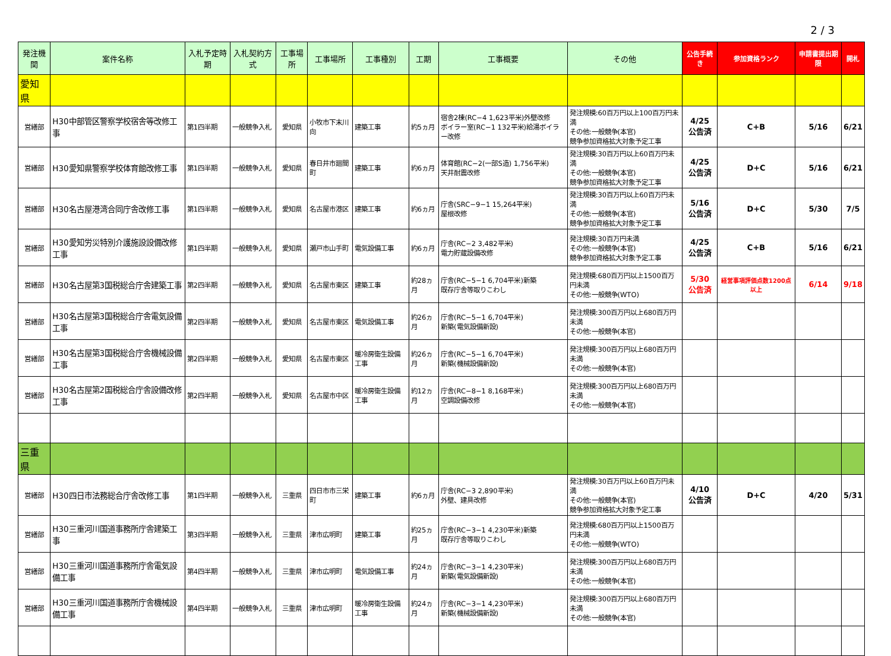2 / 3
| 発注機関 | 案件名称 | 入札予定時期 | 入札契約方式 | 工事場所 | 工事場所 | 工事種別 | 工期 | 工事概要 | その他 | 公告手続き | 参加資格ランク | 申請書提出期限 | 開札 |
| --- | --- | --- | --- | --- | --- | --- | --- | --- | --- | --- | --- | --- | --- |
| 愛知県 | | | | | | | | | | | | | |
| 営繕部 | H30中部管区警察学校宿舎等改修工事 | 第1四半期 | 一般競争入札 | 愛知県 | 小牧市下末川向 | 建築工事 | 約5ヵ月 | 宿舎2棟(RC−4 1,623平米)外壁改修 ボイラー室(RC−1 132平米)給湯ボイラー改修 | 発注規模:60百万円以上100百万円未満 その他:一般競争(本官) 競争参加資格拡大対象予定工事 | 4/25 公告済 | C+B | 5/16 | 6/21 |
| 営繕部 | H30愛知県警察学校体育館改修工事 | 第1四半期 | 一般競争入札 | 愛知県 | 春日井市廻間町 | 建築工事 | 約6ヵ月 | 体育館(RC−2(一部S造) 1,756平米) 天井耐震改修 | 発注規模:30百万円以上60百万円未満 その他:一般競争(本官) 競争参加資格拡大対象予定工事 | 4/25 公告済 | D+C | 5/16 | 6/21 |
| 営繕部 | H30名古屋港湾合同庁舎改修工事 | 第1四半期 | 一般競争入札 | 愛知県 | 名古屋市港区 | 建築工事 | 約6ヵ月 | 庁舎(SRC−9−1 15,264平米) 屋根改修 | 発注規模:30百万円以上60百万円未満 その他:一般競争(本官) 競争参加資格拡大対象予定工事 | 5/16 公告済 | D+C | 5/30 | 7/5 |
| 営繕部 | H30愛知労災特別介護施設設備改修工事 | 第1四半期 | 一般競争入札 | 愛知県 | 瀬戸市山手町 | 電気設備工事 | 約6ヵ月 | 庁舎(RC−2 3,482平米) 電力貯蔵設備改修 | 発注規模:30百万円未満 その他:一般競争(本官) 競争参加資格拡大対象予定工事 | 4/25 公告済 | C+B | 5/16 | 6/21 |
| 営繕部 | H30名古屋第3国税総合庁舎建築工事 | 第2四半期 | 一般競争入札 | 愛知県 | 名古屋市東区 | 建築工事 | 約28ヵ月 | 庁舎(RC−5−1 6,704平米)新築 既存庁舎等取りこわし | 発注規模:680百万円以上1500百万円未満 その他:一般競争(WTO) | 5/30 公告済 | 経営事項評価点数1200点以上 | 6/14 | 9/18 |
| 営繕部 | H30名古屋第3国税総合庁舎電気設備工事 | 第2四半期 | 一般競争入札 | 愛知県 | 名古屋市東区 | 電気設備工事 | 約26ヵ月 | 庁舎(RC−5−1 6,704平米) 新築(電気設備新設) | 発注規模:300百万円以上680百万円未満 その他:一般競争(本官) | | | | |
| 営繕部 | H30名古屋第3国税総合庁舎機械設備工事 | 第2四半期 | 一般競争入札 | 愛知県 | 名古屋市東区 | 暖冷房衛生設備工事 | 約26ヵ月 | 庁舎(RC−5−1 6,704平米) 新築(機械設備新設) | 発注規模:300百万円以上680百万円未満 その他:一般競争(本官) | | | | |
| 営繕部 | H30名古屋第2国税総合庁舎設備改修工事 | 第2四半期 | 一般競争入札 | 愛知県 | 名古屋市中区 | 暖冷房衛生設備工事 | 約12ヵ月 | 庁舎(RC−8−1 8,168平米) 空調設備改修 | 発注規模:300百万円以上680百万円未満 その他:一般競争(本官) | | | | |
| 三重県 | | | | | | | | | | | | | |
| 営繕部 | H30四日市法務総合庁舎改修工事 | 第1四半期 | 一般競争入札 | 三重県 | 四日市市三栄町 | 建築工事 | 約6ヵ月 | 庁舎(RC−3 2,890平米) 外壁、建具改修 | 発注規模:30百万円以上60百万円未満 その他:一般競争(本官) 競争参加資格拡大対象予定工事 | 4/10 公告済 | D+C | 4/20 | 5/31 |
| 営繕部 | H30三重河川国道事務所庁舎建築工事 | 第3四半期 | 一般競争入札 | 三重県 | 津市広明町 | 建築工事 | 約25ヵ月 | 庁舎(RC−3−1 4,230平米)新築 既存庁舎等取りこわし | 発注規模:680百万円以上1500百万円未満 その他:一般競争(WTO) | | | | |
| 営繕部 | H30三重河川国道事務所庁舎電気設備工事 | 第4四半期 | 一般競争入札 | 三重県 | 津市広明町 | 電気設備工事 | 約24ヵ月 | 庁舎(RC−3−1 4,230平米) 新築(電気設備新設) | 発注規模:300百万円以上680百万円未満 その他:一般競争(本官) | | | | |
| 営繕部 | H30三重河川国道事務所庁舎機械設備工事 | 第4四半期 | 一般競争入札 | 三重県 | 津市広明町 | 暖冷房衛生設備工事 | 約24ヵ月 | 庁舎(RC−3−1 4,230平米) 新築(機械設備新設) | 発注規模:300百万円以上680百万円未満 その他:一般競争(本官) | | | | |